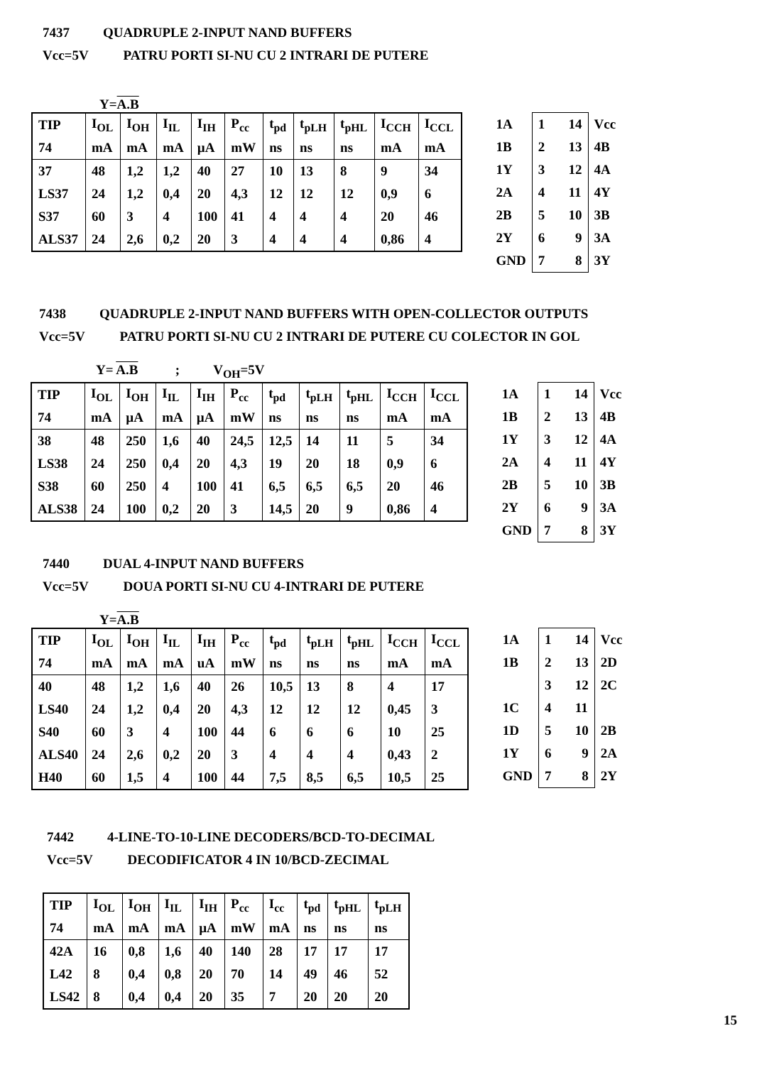7437 QUADRUPLE 2-INPUT NAND BUFFERS
Vcc=5V PATRU PORTI SI-NU CU 2 INTRARI DE PUTERE
Y=A.B
| TIP | I<sub>OL</sub> | I<sub>OH</sub> | I<sub>IL</sub> | I<sub>IH</sub> | P<sub>cc</sub> | t<sub>pd</sub> | t<sub>pLH</sub> | t<sub>pHL</sub> | I<sub>CCH</sub> | I<sub>CCL</sub> |
| 74 | mA | mA | mA | µA | mW | ns | ns | ns | mA | mA |
| 37 | 48 | 1,2 | 1,2 | 40 | 27 | 10 | 13 | 8 | 9 | 34 |
| LS37 | 24 | 1,2 | 0,4 | 20 | 4,3 | 12 | 12 | 12 | 0,9 | 6 |
| S37 | 60 | 3 | 4 | 100 | 41 | 4 | 4 | 4 | 20 | 46 |
| ALS37 | 24 | 2,6 | 0,2 | 20 | 3 | 4 | 4 | 4 | 0,86 | 4 |
| 1A | 1 14 | Vcc |
| 1B | 2 13 | 4B |
| 1Y | 3 12 | 4A |
| 2A | 4 11 | 4Y |
| 2B | 5 10 | 3B |
| 2Y | 6 9 | 3A |
| GND | 7 8 | 3Y |
7438 QUADRUPLE 2-INPUT NAND BUFFERS WITH OPEN-COLLECTOR OUTPUTS
Vcc=5V PATRU PORTI SI-NU CU 2 INTRARI DE PUTERE CU COLECTOR IN GOL
Y= A.B ; V<sub>OH</sub>=5V
| TIP | I<sub>OL</sub> | I<sub>OH</sub> | I<sub>IL</sub> | I<sub>IH</sub> | P<sub>cc</sub> | t<sub>pd</sub> | t<sub>pLH</sub> | t<sub>pHL</sub> | I<sub>CCH</sub> | I<sub>CCL</sub> |
| 74 | mA | µA | mA | µA | mW | ns | ns | ns | mA | mA |
| 38 | 48 | 250 | 1,6 | 40 | 24,5 | 12,5 | 14 | 11 | 5 | 34 |
| LS38 | 24 | 250 | 0,4 | 20 | 4,3 | 19 | 20 | 18 | 0,9 | 6 |
| S38 | 60 | 250 | 4 | 100 | 41 | 6,5 | 6,5 | 6,5 | 20 | 46 |
| ALS38 | 24 | 100 | 0,2 | 20 | 3 | 14,5 | 20 | 9 | 0,86 | 4 |
| 1A | 1 14 | Vcc |
| 1B | 2 13 | 4B |
| 1Y | 3 12 | 4A |
| 2A | 4 11 | 4Y |
| 2B | 5 10 | 3B |
| 2Y | 6 9 | 3A |
| GND | 7 8 | 3Y |
7440 DUAL 4-INPUT NAND BUFFERS
Vcc=5V DOUA PORTI SI-NU CU 4-INTRARI DE PUTERE
Y=A.B
| TIP | I<sub>OL</sub> | I<sub>OH</sub> | I<sub>IL</sub> | I<sub>IH</sub> | P<sub>cc</sub> | t<sub>pd</sub> | t<sub>pLH</sub> | t<sub>pHL</sub> | I<sub>CCH</sub> | I<sub>CCL</sub> |
| 74 | mA | mA | mA | uA | mW | ns | ns | ns | mA | mA |
| 40 | 48 | 1,2 | 1,6 | 40 | 26 | 10,5 | 13 | 8 | 4 | 17 |
| LS40 | 24 | 1,2 | 0,4 | 20 | 4,3 | 12 | 12 | 12 | 0,45 | 3 |
| S40 | 60 | 3 | 4 | 100 | 44 | 6 | 6 | 6 | 10 | 25 |
| ALS40 | 24 | 2,6 | 0,2 | 20 | 3 | 4 | 4 | 4 | 0,43 | 2 |
| H40 | 60 | 1,5 | 4 | 100 | 44 | 7,5 | 8,5 | 6,5 | 10,5 | 25 |
| 1A | 1 14 | Vcc |
| 1B | 2 13 | 2D |
| | 3 12 | 2C |
| 1C | 4 11 | |
| 1D | 5 10 | 2B |
| 1Y | 6 9 | 2A |
| GND | 7 8 | 2Y |
7442 4-LINE-TO-10-LINE DECODERS/BCD-TO-DECIMAL
Vcc=5V DECODIFICATOR 4 IN 10/BCD-ZECIMAL
| TIP | I<sub>OL</sub> | I<sub>OH</sub> | I<sub>IL</sub> | I<sub>IH</sub> | P<sub>cc</sub> | I<sub>cc</sub> | t<sub>pd</sub> | t<sub>pHL</sub> | t<sub>pLH</sub> |
| 74 | mA | mA | mA | µA | mW | mA | ns | ns | ns |
| 42A | 16 | 0,8 | 1,6 | 40 | 140 | 28 | 17 | 17 | 17 |
| L42 | 8 | 0,4 | 0,8 | 20 | 70 | 14 | 49 | 46 | 52 |
| LS42 | 8 | 0,4 | 0,4 | 20 | 35 | 7 | 20 | 20 | 20 |
15